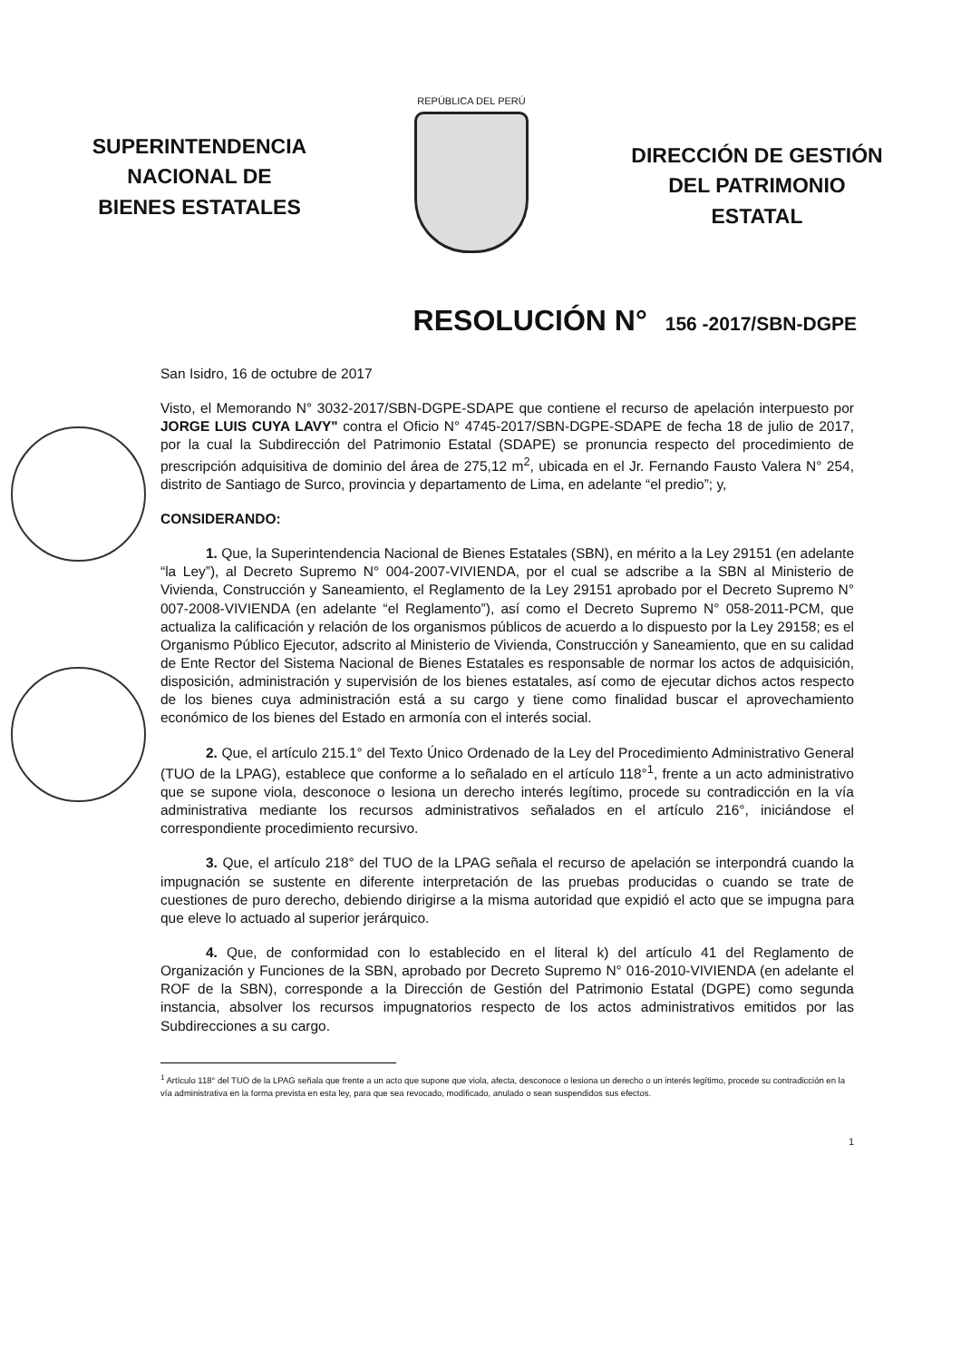SUPERINTENDENCIA
NACIONAL DE
BIENES ESTATALES
REPÚBLICA DEL PERÚ
DIRECCIÓN DE GESTIÓN
DEL PATRIMONIO
ESTATAL
RESOLUCIÓN N° 156 -2017/SBN-DGPE
San Isidro, 16 de octubre de 2017
Visto, el Memorando N° 3032-2017/SBN-DGPE-SDAPE que contiene el recurso de apelación interpuesto por JORGE LUIS CUYA LAVY" contra el Oficio N° 4745-2017/SBN-DGPE-SDAPE de fecha 18 de julio de 2017, por la cual la Subdirección del Patrimonio Estatal (SDAPE) se pronuncia respecto del procedimiento de prescripción adquisitiva de dominio del área de 275,12 m<sup>2</sup>, ubicada en el Jr. Fernando Fausto Valera N° 254, distrito de Santiago de Surco, provincia y departamento de Lima, en adelante “el predio”; y,
CONSIDERANDO:
1. Que, la Superintendencia Nacional de Bienes Estatales (SBN), en mérito a la Ley 29151 (en adelante “la Ley”), al Decreto Supremo N° 004-2007-VIVIENDA, por el cual se adscribe a la SBN al Ministerio de Vivienda, Construcción y Saneamiento, el Reglamento de la Ley 29151 aprobado por el Decreto Supremo N° 007-2008-VIVIENDA (en adelante “el Reglamento”), así como el Decreto Supremo N° 058-2011-PCM, que actualiza la calificación y relación de los organismos públicos de acuerdo a lo dispuesto por la Ley 29158; es el Organismo Público Ejecutor, adscrito al Ministerio de Vivienda, Construcción y Saneamiento, que en su calidad de Ente Rector del Sistema Nacional de Bienes Estatales es responsable de normar los actos de adquisición, disposición, administración y supervisión de los bienes estatales, así como de ejecutar dichos actos respecto de los bienes cuya administración está a su cargo y tiene como finalidad buscar el aprovechamiento económico de los bienes del Estado en armonía con el interés social.
2. Que, el artículo 215.1° del Texto Único Ordenado de la Ley del Procedimiento Administrativo General (TUO de la LPAG), establece que conforme a lo señalado en el artículo 118°<sup>1</sup>, frente a un acto administrativo que se supone viola, desconoce o lesiona un derecho interés legítimo, procede su contradicción en la vía administrativa mediante los recursos administrativos señalados en el artículo 216°, iniciándose el correspondiente procedimiento recursivo.
3. Que, el artículo 218° del TUO de la LPAG señala el recurso de apelación se interpondrá cuando la impugnación se sustente en diferente interpretación de las pruebas producidas o cuando se trate de cuestiones de puro derecho, debiendo dirigirse a la misma autoridad que expidió el acto que se impugna para que eleve lo actuado al superior jerárquico.
4. Que, de conformidad con lo establecido en el literal k) del artículo 41 del Reglamento de Organización y Funciones de la SBN, aprobado por Decreto Supremo N° 016-2010-VIVIENDA (en adelante el ROF de la SBN), corresponde a la Dirección de Gestión del Patrimonio Estatal (DGPE) como segunda instancia, absolver los recursos impugnatorios respecto de los actos administrativos emitidos por las Subdirecciones a su cargo.
<sup>1</sup> Artículo 118° del TUO de la LPAG señala que frente a un acto que supone que viola, afecta, desconoce o lesiona un derecho o un interés legítimo, procede su contradicción en la vía administrativa en la forma prevista en esta ley, para que sea revocado, modificado, anulado o sean suspendidos sus efectos.
1